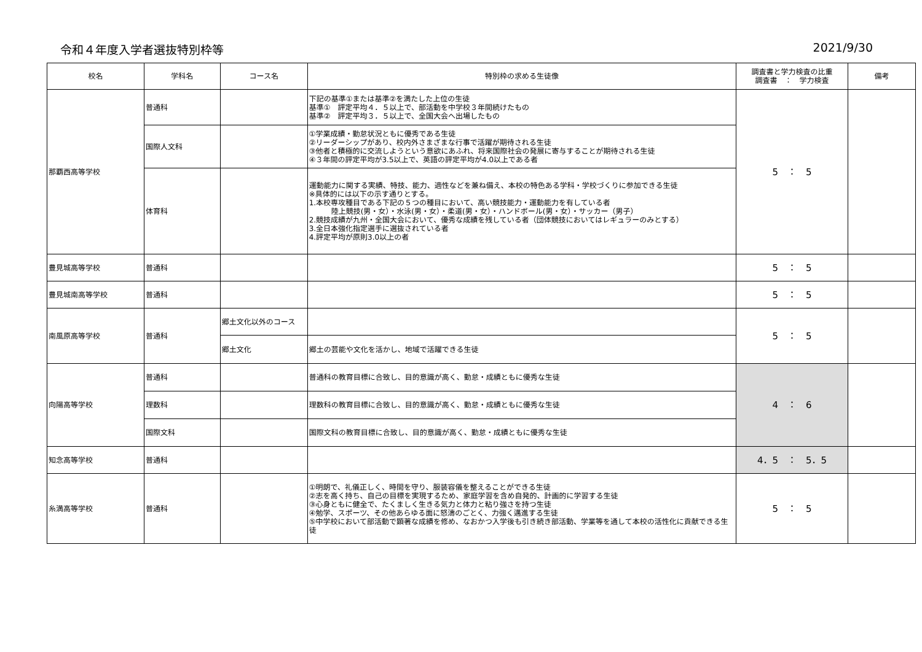令和４年度入学者選抜特別枠等 2021/9/30
| 校名 | 学科名 | コース名 | 特別枠の求める生徒像 | 調査書と学力検査の比重 調査書 ： 学力検査 | 備考 |
| --- | --- | --- | --- | --- | --- |
| 那覇西高等学校 | 普通科 | | 下記の基準①または基準②を満たした上位の生徒 基準① 評定平均４．５以上で、部活動を中学校３年間続けたもの 基準② 評定平均３．５以上で、全国大会へ出場したもの | 5 ： 5 | |
| | 国際人文科 | | ①学業成績・勤怠状況ともに優秀である生徒 ②リーダーシップがあり、校内外さまざまな行事で活躍が期待される生徒 ③他者と積極的に交流しようという意欲にあふれ、将来国際社会の発展に寄与することが期待される生徒 ④３年間の評定平均が3.5以上で、英語の評定平均が4.0以上である者 | | |
| | 体育科 | | 運動能力に関する実績、特技、能力、適性などを兼ね備え、本校の特色ある学科・学校づくりに参加できる生徒 ※具体的には以下の示す通りとする。 1.本校専攻種目である下記の５つの種目において、高い競技能力・運動能力を有している者 陸上競技(男・女）・水泳(男・女）・柔道(男・女）・ハンドボール(男・女）・サッカー（男子） 2.競技成績が九州・全国大会において、優秀な成績を残している者（団体競技においてはレギュラーのみとする） 3.全日本強化指定選手に選抜されている者 4.評定平均が原則3.0以上の者 | | |
| 豊見城高等学校 | 普通科 | | | 5 ： 5 | |
| 豊見城南高等学校 | 普通科 | | | 5 ： 5 | |
| 南風原高等学校 | 普通科 | 郷土文化以外のコース | | 5 ： 5 | |
| | | 郷土文化 | 郷土の芸能や文化を活かし、地域で活躍できる生徒 | | |
| 向陽高等学校 | 普通科 | | 普通科の教育目標に合致し、目的意識が高く、勤怠・成績ともに優秀な生徒 | 4 ： 6 | |
| | 理数科 | | 理数科の教育目標に合致し、目的意識が高く、勤怠・成績ともに優秀な生徒 | | |
| | 国際文科 | | 国際文科の教育目標に合致し、目的意識が高く、勤怠・成績ともに優秀な生徒 | | |
| 知念高等学校 | 普通科 | | | 4．5 ： 5．5 | |
| 糸満高等学校 | 普通科 | | ①明朗で、礼儀正しく、時間を守り、服装容儀を整えることができる生徒 ②志を高く持ち、自己の目標を実現するため、家庭学習を含め自発的、計画的に学習する生徒 ③心身ともに健全で、たくましく生きる気力と体力と粘り強さを持つ生徒 ④勉学、スポーツ、その他あらゆる面に怒濤のごとく、力強く邁進する生徒 ⑤中学校において部活動で顕著な成績を修め、なおかつ入学後も引き続き部活動、学業等を通して本校の活性化に貢献できる生徒 | 5 ： 5 | |